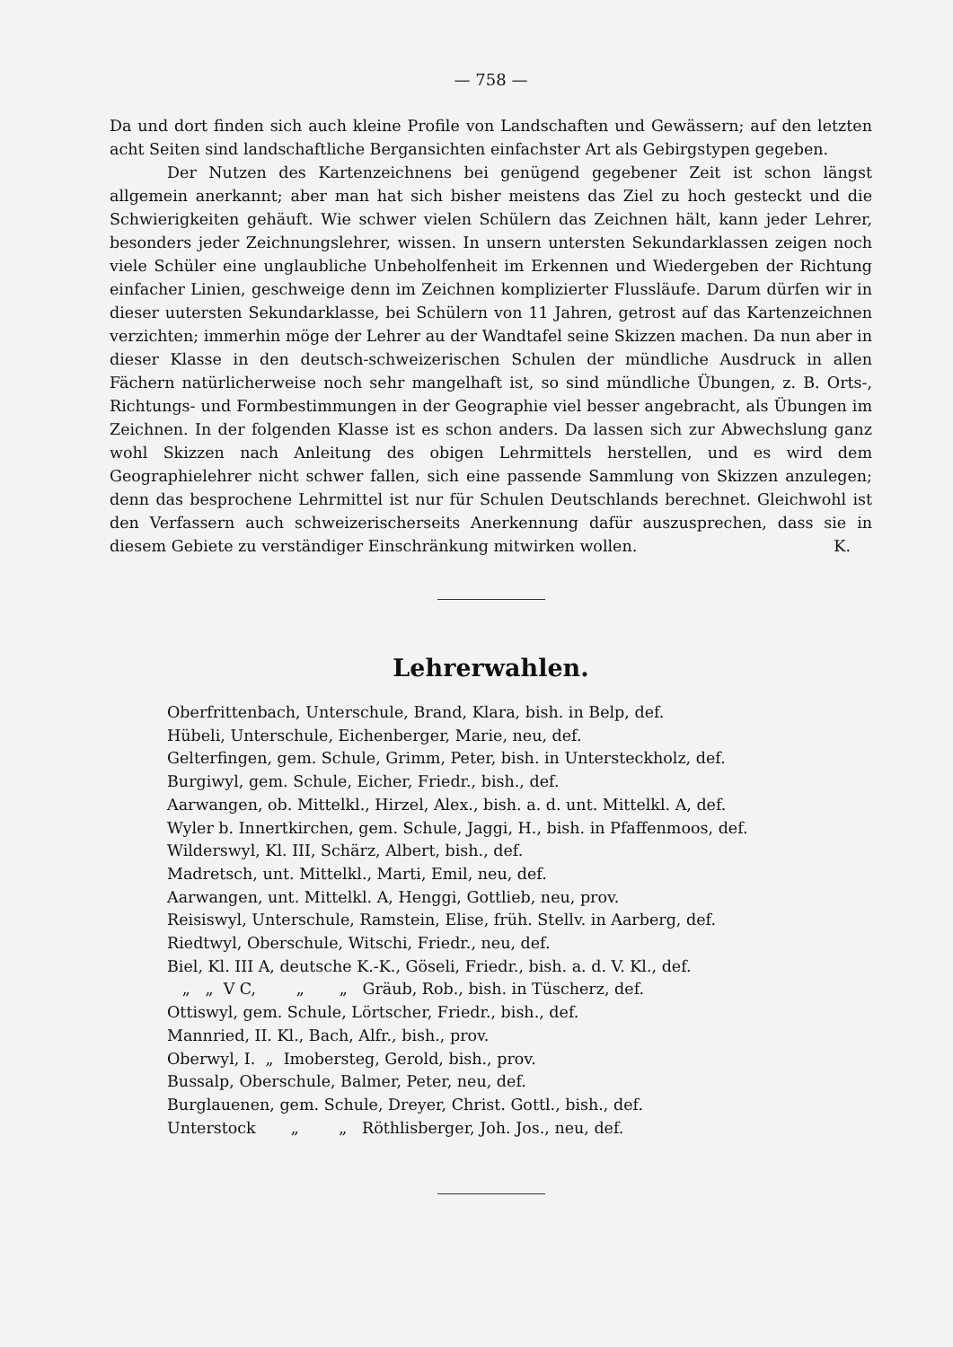— 758 —
Da und dort finden sich auch kleine Profile von Landschaften und Gewässern; auf den letzten acht Seiten sind landschaftliche Bergansichten einfachster Art als Gebirgstypen gegeben.
Der Nutzen des Kartenzeichnens bei genügend gegebener Zeit ist schon längst allgemein anerkannt; aber man hat sich bisher meistens das Ziel zu hoch gesteckt und die Schwierigkeiten gehäuft. Wie schwer vielen Schülern das Zeichnen hält, kann jeder Lehrer, besonders jeder Zeichnungslehrer, wissen. In unsern untersten Sekundarklassen zeigen noch viele Schüler eine unglaubliche Unbeholfenheit im Erkennen und Wiedergeben der Richtung einfacher Linien, geschweige denn im Zeichnen komplizierter Flussläufe. Darum dürfen wir in dieser uutersten Sekundarklasse, bei Schülern von 11 Jahren, getrost auf das Kartenzeichnen verzichten; immerhin möge der Lehrer au der Wandtafel seine Skizzen machen. Da nun aber in dieser Klasse in den deutsch-schweizerischen Schulen der mündliche Ausdruck in allen Fächern natürlicherweise noch sehr mangelhaft ist, so sind mündliche Übungen, z. B. Orts-, Richtungs- und Formbestimmungen in der Geographie viel besser angebracht, als Übungen im Zeichnen. In der folgenden Klasse ist es schon anders. Da lassen sich zur Abwechslung ganz wohl Skizzen nach Anleitung des obigen Lehrmittels herstellen, und es wird dem Geographielehrer nicht schwer fallen, sich eine passende Sammlung von Skizzen anzulegen; denn das besprochene Lehrmittel ist nur für Schulen Deutschlands berechnet. Gleichwohl ist den Verfassern auch schweizerischerseits Anerkennung dafür auszusprechen, dass sie in diesem Gebiete zu verständiger Einschränkung mitwirken wollen. K.
Lehrerwahlen.
Oberfrittenbach, Unterschule, Brand, Klara, bish. in Belp, def.
Hübeli, Unterschule, Eichenberger, Marie, neu, def.
Gelterfingen, gem. Schule, Grimm, Peter, bish. in Untersteckholz, def.
Burgiwyl, gem. Schule, Eicher, Friedr., bish., def.
Aarwangen, ob. Mittelkl., Hirzel, Alex., bish. a. d. unt. Mittelkl. A, def.
Wyler b. Innertkirchen, gem. Schule, Jaggi, H., bish. in Pfaffenmoos, def.
Wilderswyl, Kl. III, Schärz, Albert, bish., def.
Madretsch, unt. Mittelkl., Marti, Emil, neu, def.
Aarwangen, unt. Mittelkl. A, Henggi, Gottlieb, neu, prov.
Reisiswyl, Unterschule, Ramstein, Elise, früh. Stellv. in Aarberg, def.
Riedtwyl, Oberschule, Witschi, Friedr., neu, def.
Biel, Kl. III A, deutsche K.-K., Göseli, Friedr., bish. a. d. V. Kl., def.
„ „ V C, „ „ Gräub, Rob., bish. in Tüscherz, def.
Ottiswyl, gem. Schule, Lörtscher, Friedr., bish., def.
Mannried, II. Kl., Bach, Alfr., bish., prov.
Oberwyl, I. „ Imobersteg, Gerold, bish., prov.
Bussalp, Oberschule, Balmer, Peter, neu, def.
Burglauenen, gem. Schule, Dreyer, Christ. Gottl., bish., def.
Unterstock „ „ Röthlisberger, Joh. Jos., neu, def.